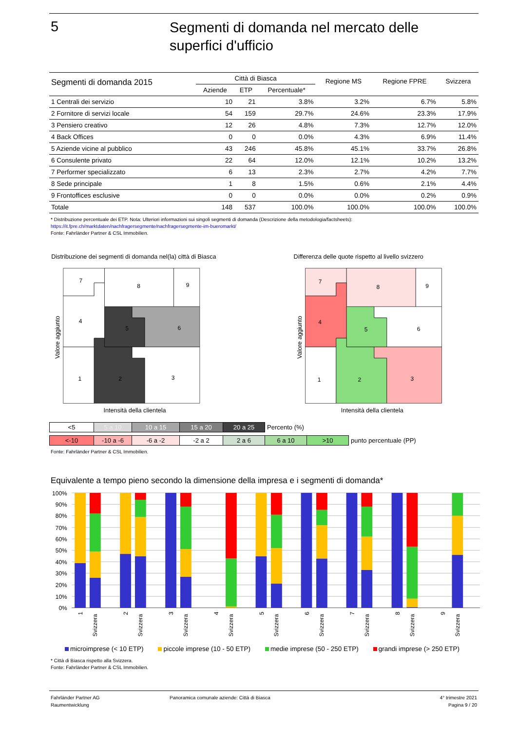5
Segmenti di domanda nel mercato delle
superfici d'ufficio
| Segmenti di domanda 2015 | Città di Biasca | | | Regione MS | Regione FPRE | Svizzera |
| --- | --- | --- | --- | --- | --- | --- |
| | Aziende | ETP | Percentuale* | | | |
| 1 Centrali dei servizio | 10 | 21 | 3.8% | 3.2% | 6.7% | 5.8% |
| 2 Fornitore di servizi locale | 54 | 159 | 29.7% | 24.6% | 23.3% | 17.9% |
| 3 Pensiero creativo | 12 | 26 | 4.8% | 7.3% | 12.7% | 12.0% |
| 4 Back Offices | 0 | 0 | 0.0% | 4.3% | 6.9% | 11.4% |
| 5 Aziende vicine al pubblico | 43 | 246 | 45.8% | 45.1% | 33.7% | 26.8% |
| 6 Consulente privato | 22 | 64 | 12.0% | 12.1% | 10.2% | 13.2% |
| 7 Performer specializzato | 6 | 13 | 2.3% | 2.7% | 4.2% | 7.7% |
| 8 Sede principale | 1 | 8 | 1.5% | 0.6% | 2.1% | 4.4% |
| 9 Frontoffices esclusive | 0 | 0 | 0.0% | 0.0% | 0.2% | 0.9% |
| Totale | 148 | 537 | 100.0% | 100.0% | 100.0% | 100.0% |
* Distribuzione percentuale dei ETP. Nota: Ulteriori informazioni sui singoli segmenti di domanda (Descrizione della metodologia/factsheets):
https://it.fpre.ch/marktdaten/nachfragersegmente/nachfragersegmente-im-bueromarkt/
Fonte: Fahrländer Partner & CSL Immobilien.
Distribuzione dei segmenti di domanda nel(la) città di Biasca
Differenza delle quote rispetto al livello svizzero
7
8
9
4
5
6
1
2
3
7
8
9
4
5
6
1
2
3
Valore aggiunto
Valore aggiunto
Intensità della clientela
Intensità della clientela
| <5 | 5 a 10 | 10 a 15 | 15 a 20 | 20 a 25 | Percento (%) |
| <-10 | -10 a -6 | -6 a -2 | -2 a 2 | 2 a 6 | 6 a 10 | >10 | punto percentuale (PP) |
Fonte: Fahrländer Partner & CSL Immobilien.
Equivalente a tempo pieno secondo la dimensione della impresa e i segmenti di domanda*
100%
90%
80%
70%
60%
50%
40%
30%
20%
10%
0%
1
Svizzera
2
Svizzera
3
Svizzera
4
Svizzera
5
Svizzera
6
Svizzera
7
Svizzera
8
Svizzera
9
Svizzera
microimprese (< 10 ETP) piccole imprese (10 - 50 ETP) medie imprese (50 - 250 ETP) grandi imprese (> 250 ETP)
* Città di Biasca rispetto alla Svizzera.
Fonte: Fahrländer Partner & CSL Immobilien.
Fahrländer Partner AG
Raumentwicklung
Panoramica comunale aziende: Città di Biasca
4° trimestre 2021
Pagina 9 / 20